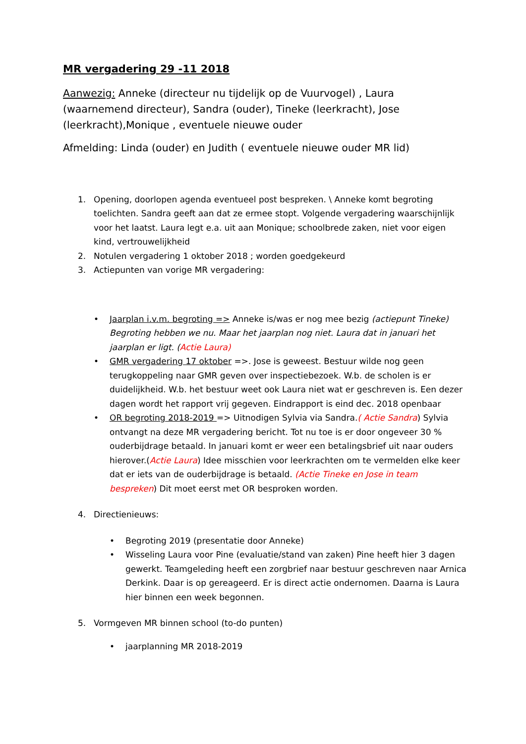MR vergadering 29 -11 2018
Aanwezig: Anneke (directeur nu tijdelijk op de Vuurvogel) , Laura (waarnemend directeur), Sandra (ouder), Tineke (leerkracht), Jose (leerkracht),Monique , eventuele nieuwe ouder
Afmelding: Linda (ouder) en Judith ( eventuele nieuwe ouder MR lid)
1. Opening, doorlopen agenda eventueel post bespreken. \ Anneke komt begroting toelichten. Sandra geeft aan dat ze ermee stopt. Volgende vergadering waarschijnlijk voor het laatst. Laura legt e.a. uit aan Monique; schoolbrede zaken, niet voor eigen kind, vertrouwelijkheid
2. Notulen vergadering 1 oktober 2018 ; worden goedgekeurd
3. Actiepunten van vorige MR vergadering:
• Jaarplan i.v.m. begroting => Anneke is/was er nog mee bezig (actiepunt Tineke) Begroting hebben we nu. Maar het jaarplan nog niet. Laura dat in januari het jaarplan er ligt. (Actie Laura)
• GMR vergadering 17 oktober =>. Jose is geweest. Bestuur wilde nog geen terugkoppeling naar GMR geven over inspectiebezoek. W.b. de scholen is er duidelijkheid. W.b. het bestuur weet ook Laura niet wat er geschreven is. Een dezer dagen wordt het rapport vrij gegeven. Eindrapport is eind dec. 2018 openbaar
• OR begroting 2018-2019 => Uitnodigen Sylvia via Sandra.( Actie Sandra) Sylvia ontvangt na deze MR vergadering bericht. Tot nu toe is er door ongeveer 30 % ouderbijdrage betaald. In januari komt er weer een betalingsbrief uit naar ouders hierover.(Actie Laura) Idee misschien voor leerkrachten om te vermelden elke keer dat er iets van de ouderbijdrage is betaald. (Actie Tineke en Jose in team bespreken) Dit moet eerst met OR besproken worden.
4. Directienieuws:
• Begroting 2019 (presentatie door Anneke)
• Wisseling Laura voor Pine (evaluatie/stand van zaken) Pine heeft hier 3 dagen gewerkt. Teamgeleding heeft een zorgbrief naar bestuur geschreven naar Arnica Derkink. Daar is op gereageerd. Er is direct actie ondernomen. Daarna is Laura hier binnen een week begonnen.
5. Vormgeven MR binnen school (to-do punten)
• jaarplanning MR 2018-2019